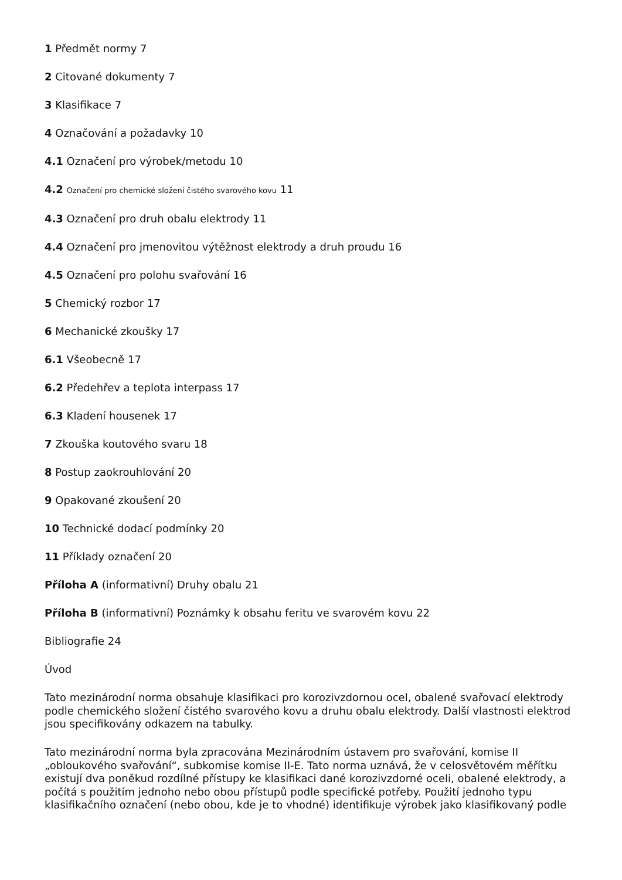1 Předmět normy 7
2 Citované dokumenty 7
3 Klasifikace 7
4 Označování a požadavky 10
4.1 Označení pro výrobek/metodu 10
4.2 Označení pro chemické složení čistého svarového kovu 11
4.3 Označení pro druh obalu elektrody 11
4.4 Označení pro jmenovitou výtěžnost elektrody a druh proudu 16
4.5 Označení pro polohu svařování 16
5 Chemický rozbor 17
6 Mechanické zkoušky 17
6.1 Všeobecně 17
6.2 Předehřev a teplota interpass 17
6.3 Kladení housenek 17
7 Zkouška koutového svaru 18
8 Postup zaokrouhlování 20
9 Opakované zkoušení 20
10 Technické dodací podmínky 20
11 Příklady označení 20
Příloha A (informativní) Druhy obalu 21
Příloha B (informativní) Poznámky k obsahu feritu ve svarovém kovu 22
Bibliografie 24
Úvod
Tato mezinárodní norma obsahuje klasifikaci pro korozivzdornou ocel, obalené svařovací elektrody podle chemického složení čistého svarového kovu a druhu obalu elektrody. Další vlastnosti elektrod jsou specifikovány odkazem na tabulky.
Tato mezinárodní norma byla zpracována Mezinárodním ústavem pro svařování, komise II „obloukového svařování“, subkomise komise II-E. Tato norma uznává, že v celosvětovém měřítku existují dva poněkud rozdílné přístupy ke klasifikaci dané korozivzdorné oceli, obalené elektrody, a počítá s použitím jednoho nebo obou přístupů podle specifické potřeby. Použití jednoho typu klasifikačního označení (nebo obou, kde je to vhodné) identifikuje výrobek jako klasifikovaný podle